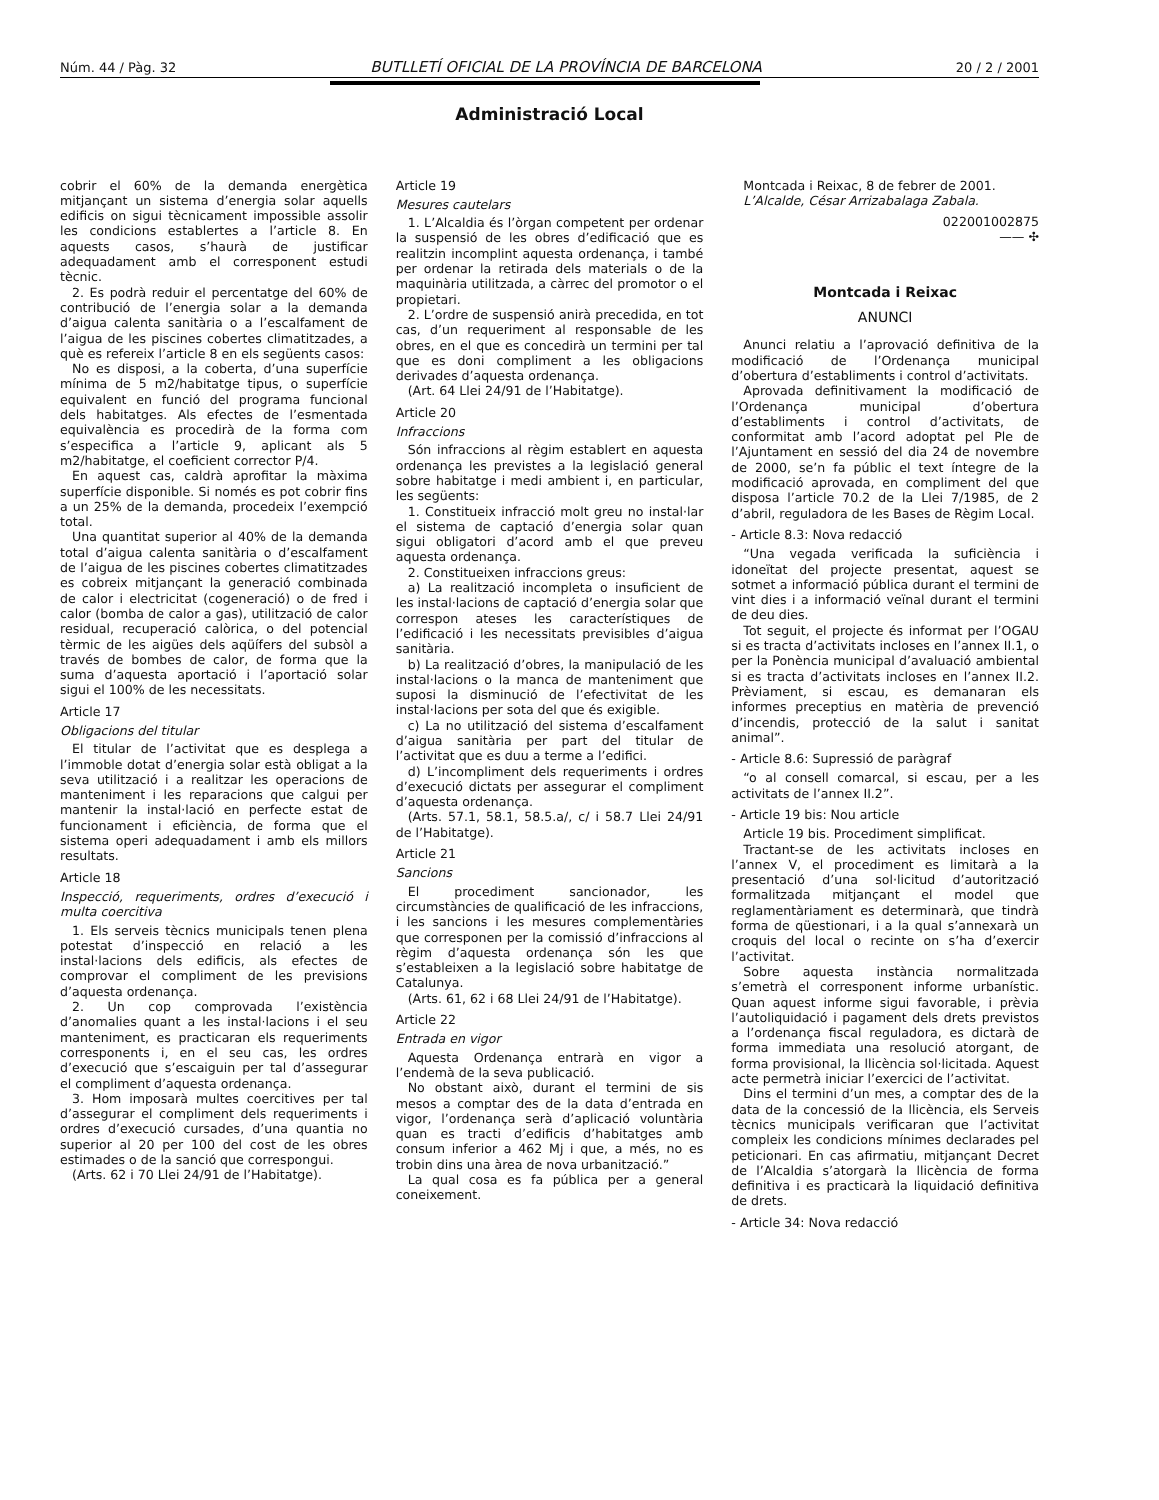Núm. 44 / Pàg. 32 BUTLLETÍ OFICIAL DE LA PROVÍNCIA DE BARCELONA 20 / 2 / 2001
Administració Local
cobrir el 60% de la demanda energètica mitjançant un sistema d’energia solar aquells edificis on sigui tècnicament impossible assolir les condicions establertes a l’article 8. En aquests casos, s’haurà de justificar adequadament amb el corresponent estudi tècnic.
2. Es podrà reduir el percentatge del 60% de contribució de l’energia solar a la demanda d’aigua calenta sanitària o a l’escalfament de l’aigua de les piscines cobertes climatitzades, a què es refereix l’article 8 en els següents casos:
No es disposi, a la coberta, d’una superfície mínima de 5 m2/habitatge tipus, o superfície equivalent en funció del programa funcional dels habitatges. Als efectes de l’esmentada equivalència es procedirà de la forma com s’especifica a l’article 9, aplicant als 5 m2/habitatge, el coeficient corrector P/4.
En aquest cas, caldrà aprofitar la màxima superfície disponible. Si només es pot cobrir fins a un 25% de la demanda, procedeix l’exempció total.
Una quantitat superior al 40% de la demanda total d’aigua calenta sanitària o d’escalfament de l’aigua de les piscines cobertes climatitzades es cobreix mitjançant la generació combinada de calor i electricitat (cogeneració) o de fred i calor (bomba de calor a gas), utilització de calor residual, recuperació calòrica, o del potencial tèrmic de les aigües dels aqüífers del subsòl a través de bombes de calor, de forma que la suma d’aquesta aportació i l’aportació solar sigui el 100% de les necessitats.
Article 17
Obligacions del titular
El titular de l’activitat que es desplega a l’immoble dotat d’energia solar està obligat a la seva utilització i a realitzar les operacions de manteniment i les reparacions que calgui per mantenir la instal·lació en perfecte estat de funcionament i eficiència, de forma que el sistema operi adequadament i amb els millors resultats.
Article 18
Inspecció, requeriments, ordres d’execució i multa coercitiva
1. Els serveis tècnics municipals tenen plena potestat d’inspecció en relació a les instal·lacions dels edificis, als efectes de comprovar el compliment de les previsions d’aquesta ordenança.
2. Un cop comprovada l’existència d’anomalies quant a les instal·lacions i el seu manteniment, es practicaran els requeriments corresponents i, en el seu cas, les ordres d’execució que s’escaiguin per tal d’assegurar el compliment d’aquesta ordenança.
3. Hom imposarà multes coercitives per tal d’assegurar el compliment dels requeriments i ordres d’execució cursades, d’una quantia no superior al 20 per 100 del cost de les obres estimades o de la sanció que correspongui.
(Arts. 62 i 70 Llei 24/91 de l’Habitatge).
Article 19
Mesures cautelars
1. L’Alcaldia és l’òrgan competent per ordenar la suspensió de les obres d’edificació que es realitzin incomplint aquesta ordenança, i també per ordenar la retirada dels materials o de la maquinària utilitzada, a càrrec del promotor o el propietari.
2. L’ordre de suspensió anirà precedida, en tot cas, d’un requeriment al responsable de les obres, en el que es concedirà un termini per tal que es doni compliment a les obligacions derivades d’aquesta ordenança.
(Art. 64 Llei 24/91 de l’Habitatge).
Article 20
Infraccions
Són infraccions al règim establert en aquesta ordenança les previstes a la legislació general sobre habitatge i medi ambient i, en particular, les següents:
1. Constitueix infracció molt greu no instal·lar el sistema de captació d’energia solar quan sigui obligatori d’acord amb el que preveu aquesta ordenança.
2. Constitueixen infraccions greus:
a) La realització incompleta o insuficient de les instal·lacions de captació d’energia solar que correspon ateses les característiques de l’edificació i les necessitats previsibles d’aigua sanitària.
b) La realització d’obres, la manipulació de les instal·lacions o la manca de manteniment que suposi la disminució de l’efectivitat de les instal·lacions per sota del que és exigible.
c) La no utilització del sistema d’escalfament d’aigua sanitària per part del titular de l’activitat que es duu a terme a l’edifici.
d) L’incompliment dels requeriments i ordres d’execució dictats per assegurar el compliment d’aquesta ordenança.
(Arts. 57.1, 58.1, 58.5.a/, c/ i 58.7 Llei 24/91 de l’Habitatge).
Article 21
Sancions
El procediment sancionador, les circumstàncies de qualificació de les infraccions, i les sancions i les mesures complementàries que corresponen per la comissió d’infraccions al règim d’aquesta ordenança són les que s’estableixen a la legislació sobre habitatge de Catalunya.
(Arts. 61, 62 i 68 Llei 24/91 de l’Habitatge).
Article 22
Entrada en vigor
Aquesta Ordenança entrarà en vigor a l’endemà de la seva publicació.
No obstant això, durant el termini de sis mesos a comptar des de la data d’entrada en vigor, l’ordenança serà d’aplicació voluntària quan es tracti d’edificis d’habitatges amb consum inferior a 462 Mj i que, a més, no es trobin dins una àrea de nova urbanització.”
La qual cosa es fa pública per a general coneixement.
Montcada i Reixac, 8 de febrer de 2001.
L’Alcalde, César Arrizabalaga Zabala.
022001002875
—— ✣
Montcada i Reixac
ANUNCI
Anunci relatiu a l’aprovació definitiva de la modificació de l’Ordenança municipal d’obertura d’establiments i control d’activitats.
Aprovada definitivament la modificació de l’Ordenança municipal d’obertura d’establiments i control d’activitats, de conformitat amb l’acord adoptat pel Ple de l’Ajuntament en sessió del dia 24 de novembre de 2000, se’n fa públic el text íntegre de la modificació aprovada, en compliment del que disposa l’article 70.2 de la Llei 7/1985, de 2 d’abril, reguladora de les Bases de Règim Local.
- Article 8.3: Nova redacció
“Una vegada verificada la suficiència i idoneïtat del projecte presentat, aquest se sotmet a informació pública durant el termini de vint dies i a informació veïnal durant el termini de deu dies.
Tot seguit, el projecte és informat per l’OGAU si es tracta d’activitats incloses en l’annex II.1, o per la Ponència municipal d’avaluació ambiental si es tracta d’activitats incloses en l’annex II.2. Prèviament, si escau, es demanaran els informes preceptius en matèria de prevenció d’incendis, protecció de la salut i sanitat animal”.
- Article 8.6: Supressió de paràgraf
“o al consell comarcal, si escau, per a les activitats de l’annex II.2”.
- Article 19 bis: Nou article
Article 19 bis. Procediment simplificat.
Tractant-se de les activitats incloses en l’annex V, el procediment es limitarà a la presentació d’una sol·licitud d’autorització formalitzada mitjançant el model que reglamentàriament es determinarà, que tindrà forma de qüestionari, i a la qual s’annexarà un croquis del local o recinte on s’ha d’exercir l’activitat.
Sobre aquesta instància normalitzada s’emetrà el corresponent informe urbanístic. Quan aquest informe sigui favorable, i prèvia l’autoliquidació i pagament dels drets previstos a l’ordenança fiscal reguladora, es dictarà de forma immediata una resolució atorgant, de forma provisional, la llicència sol·licitada. Aquest acte permetrà iniciar l’exercici de l’activitat.
Dins el termini d’un mes, a comptar des de la data de la concessió de la llicència, els Serveis tècnics municipals verificaran que l’activitat compleix les condicions mínimes declarades pel peticionari. En cas afirmatiu, mitjançant Decret de l’Alcaldia s’atorgarà la llicència de forma definitiva i es practicarà la liquidació definitiva de drets.
- Article 34: Nova redacció